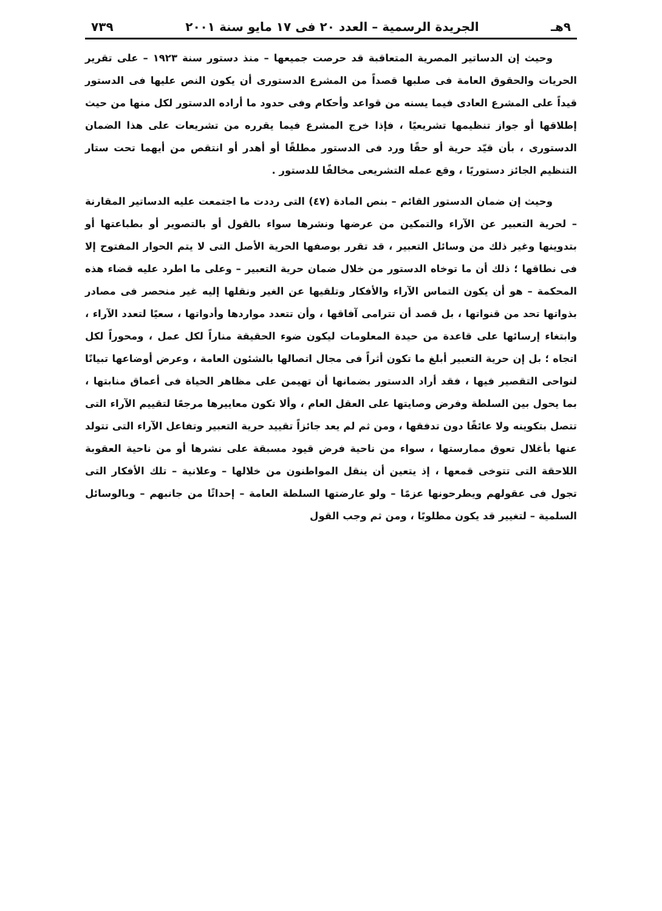٩هـ الجريدة الرسمية – العدد ٢٠ فى ١٧ مايو سنة ٢٠٠١ ٧٣٩
وحيث إن الدساتير المصرية المتعاقبة قد حرصت جميعها – منذ دستور سنة ١٩٢٣ – على تقرير الحريات والحقوق العامة فى صلبها قصداً من المشرع الدستورى أن يكون النص عليها فى الدستور قيداً على المشرع العادى فيما يسنه من قواعد وأحكام وفى حدود ما أراده الدستور لكل منها من حيث إطلاقها أو جواز تنظيمها تشريعيًا ، فإذا خرج المشرع فيما يقرره من تشريعات على هذا الضمان الدستورى ، بأن قيّد حرية أو حقًا ورد فى الدستور مطلقًا أو أهدر أو انتقص من أيهما تحت ستار التنظيم الجائز دستوريًا ، وقع عمله التشريعى مخالفًا للدستور .
وحيث إن ضمان الدستور القائم – بنص المادة (٤٧) التى رددت ما اجتمعت عليه الدساتير المقارنة – لحرية التعبير عن الآراء والتمكين من عرضها ونشرها سواء بالقول أو بالتصوير أو بطباعتها أو بتدوينها وغير ذلك من وسائل التعبير ، قد تقرر بوصفها الحرية الأصل التى لا يتم الحوار المفتوح إلا فى نطاقها ؛ ذلك أن ما توخاه الدستور من خلال ضمان حرية التعبير – وعلى ما اطرد عليه قضاء هذه المحكمة – هو أن يكون التماس الآراء والأفكار وتلقيها عن الغير ونقلها إليه غير منحصر فى مصادر بذواتها تحد من قنواتها ، بل قصد أن تترامى آفاقها ، وأن تتعدد مواردها وأدواتها ، سعيًا لتعدد الآراء ، وابتغاء إرسائها على قاعدة من حيدة المعلومات ليكون ضوء الحقيقة مناراً لكل عمل ، ومحوراً لكل اتجاه ؛ بل إن حرية التعبير أبلغ ما تكون أثراً فى مجال اتصالها بالشئون العامة ، وعرض أوضاعها تبيانًا لنواحى التقصير فيها ، فقد أراد الدستور بضمانها أن تهيمن على مظاهر الحياة فى أعماق منابتها ، بما يحول بين السلطة وفرض وصايتها على العقل العام ، وألا تكون معاييرها مرجعًا لتقييم الآراء التى تتصل بتكوينه ولا عائقًا دون تدفقها ، ومن ثم لم يعد جائزاً تقييد حرية التعبير وتفاعل الآراء التى تتولد عنها بأغلال تعوق ممارستها ، سواء من ناحية فرض قيود مسبقة على نشرها أو من ناحية العقوبة اللاحقة التى تتوخى قمعها ، إذ يتعين أن ينقل المواطنون من خلالها – وعلانية – تلك الأفكار التى تجول فى عقولهم ويطرحونها عزمًا – ولو عارضتها السلطة العامة – إحداثًا من جانبهم – وبالوسائل السلمية – لتغيير قد يكون مطلوبًا ، ومن ثم وجب القول